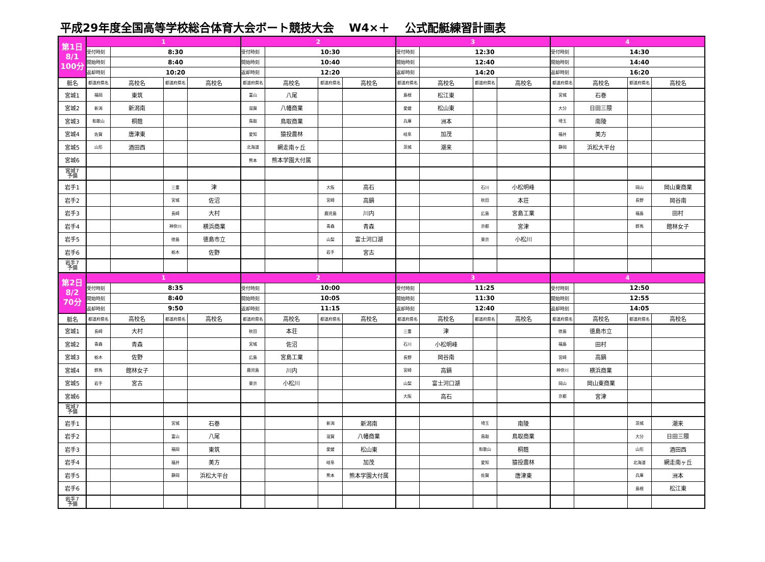平成29年度全国高等学校総合体育大会ボート競技大会　 W4×＋　 公式配艇練習計画表
| 第1日 8/1 100分 | 1 | | | | 2 | | | | 3 | | | | 4 | | | |
| | 受付時刻 | 8:30 | | | 受付時刻 | 10:30 | | | 受付時刻 | 12:30 | | | 受付時刻 | 14:30 | | |
| | 開始時刻 | 8:40 | | | 開始時刻 | 10:40 | | | 開始時刻 | 12:40 | | | 開始時刻 | 14:40 | | |
| | 返却時刻 | 10:20 | | | 返却時刻 | 12:20 | | | 返却時刻 | 14:20 | | | 返却時刻 | 16:20 | | |
| 艇名 | 都道府県名 | 高校名 | 都道府県名 | 高校名 | 都道府県名 | 高校名 | 都道府県名 | 高校名 | 都道府県名 | 高校名 | 都道府県名 | 高校名 | 都道府県名 | 高校名 | 都道府県名 | 高校名 |
| 宮城1 | 福岡 | 東筑 | | | 富山 | 八尾 | | | 島根 | 松江東 | | | 宮城 | 石巻 | | |
| 宮城2 | 新潟 | 新潟南 | | | 滋賀 | 八幡商業 | | | 愛媛 | 松山東 | | | 大分 | 日田三隈 | | |
| 宮城3 | 和歌山 | 桐蔭 | | | 鳥取 | 鳥取商業 | | | 兵庫 | 洲本 | | | 埼玉 | 南陵 | | |
| 宮城4 | 佐賀 | 唐津東 | | | 愛知 | 猿投農林 | | | 岐阜 | 加茂 | | | 福井 | 美方 | | |
| 宮城5 | 山形 | 酒田西 | | | 北海道 | 網走南ヶ丘 | | | 茨城 | 潮来 | | | 静岡 | 浜松大平台 | | |
| 宮城6 | | | | | 熊本 | 熊本学園大付属 | | | | | | | | | | |
| 宮城7 予備 | | | | | | | | | | | | | | | | |
| 岩手1 | | | 三重 | 津 | | | 大阪 | 高石 | | | 石川 | 小松明峰 | | | 岡山 | 岡山東商業 |
| 岩手2 | | | 宮城 | 佐沼 | | | 宮崎 | 高鍋 | | | 秋田 | 本荘 | | | 長野 | 岡谷南 |
| 岩手3 | | | 長崎 | 大村 | | | 鹿児島 | 川内 | | | 広島 | 宮島工業 | | | 福島 | 田村 |
| 岩手4 | | | 神奈川 | 横浜商業 | | | 青森 | 青森 | | | 京都 | 宮津 | | | 群馬 | 館林女子 |
| 岩手5 | | | 徳島 | 徳島市立 | | | 山梨 | 富士河口湖 | | | 東京 | 小松川 | | | | |
| 岩手6 | | | 栃木 | 佐野 | | | 岩手 | 宮古 | | | | | | | | |
| 岩手7 予備 | | | | | | | | | | | | | | | | |
| 第2日 8/2 70分 | 1 | | | | 2 | | | | 3 | | | | 4 | | | |
| | 受付時刻 | 8:35 | | | 受付時刻 | 10:00 | | | 受付時刻 | 11:25 | | | 受付時刻 | 12:50 | | |
| | 開始時刻 | 8:40 | | | 開始時刻 | 10:05 | | | 開始時刻 | 11:30 | | | 開始時刻 | 12:55 | | |
| | 返却時刻 | 9:50 | | | 返却時刻 | 11:15 | | | 返却時刻 | 12:40 | | | 返却時刻 | 14:05 | | |
| 艇名 | 都道府県名 | 高校名 | 都道府県名 | 高校名 | 都道府県名 | 高校名 | 都道府県名 | 高校名 | 都道府県名 | 高校名 | 都道府県名 | 高校名 | 都道府県名 | 高校名 | 都道府県名 | 高校名 |
| 宮城1 | 長崎 | 大村 | | | 秋田 | 本荘 | | | 三重 | 津 | | | 徳島 | 徳島市立 | | |
| 宮城2 | 青森 | 青森 | | | 宮城 | 佐沼 | | | 石川 | 小松明峰 | | | 福島 | 田村 | | |
| 宮城3 | 栃木 | 佐野 | | | 広島 | 宮島工業 | | | 長野 | 岡谷南 | | | 宮崎 | 高鍋 | | |
| 宮城4 | 群馬 | 館林女子 | | | 鹿児島 | 川内 | | | 宮崎 | 高鍋 | | | 神奈川 | 横浜商業 | | |
| 宮城5 | 岩手 | 宮古 | | | 東京 | 小松川 | | | 山梨 | 富士河口湖 | | | 岡山 | 岡山東商業 | | |
| 宮城6 | | | | | | | | | 大阪 | 高石 | | | 京都 | 宮津 | | |
| 宮城7 予備 | | | | | | | | | | | | | | | | |
| 岩手1 | | | 宮城 | 石巻 | | | 新潟 | 新潟南 | | | 埼玉 | 南陵 | | | 茨城 | 潮来 |
| 岩手2 | | | 富山 | 八尾 | | | 滋賀 | 八幡商業 | | | 鳥取 | 鳥取商業 | | | 大分 | 日田三隈 |
| 岩手3 | | | 福岡 | 東筑 | | | 愛媛 | 松山東 | | | 和歌山 | 桐蔭 | | | 山形 | 酒田西 |
| 岩手4 | | | 福井 | 美方 | | | 岐阜 | 加茂 | | | 愛知 | 猿投農林 | | | 北海道 | 網走南ヶ丘 |
| 岩手5 | | | 静岡 | 浜松大平台 | | | 熊本 | 熊本学園大付属 | | | 佐賀 | 唐津東 | | | 兵庫 | 洲本 |
| 岩手6 | | | | | | | | | | | | | | | 島根 | 松江東 |
| 岩手7 予備 | | | | | | | | | | | | | | | | |